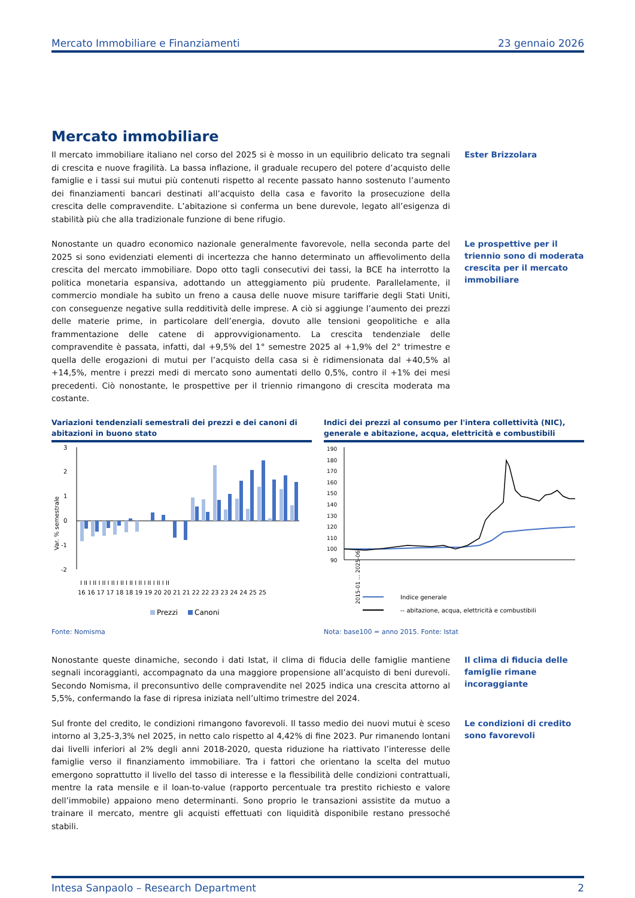Mercato Immobiliare e Finanziamenti 23 gennaio 2026
Mercato immobiliare
Il mercato immobiliare italiano nel corso del 2025 si è mosso in un equilibrio delicato tra segnali di crescita e nuove fragilità. La bassa inflazione, il graduale recupero del potere d’acquisto delle famiglie e i tassi sui mutui più contenuti rispetto al recente passato hanno sostenuto l’aumento dei finanziamenti bancari destinati all’acquisto della casa e favorito la prosecuzione della crescita delle compravendite. L’abitazione si conferma un bene durevole, legato all’esigenza di stabilità più che alla tradizionale funzione di bene rifugio.
Ester Brizzolara
Nonostante un quadro economico nazionale generalmente favorevole, nella seconda parte del 2025 si sono evidenziati elementi di incertezza che hanno determinato un affievolimento della crescita del mercato immobiliare. Dopo otto tagli consecutivi dei tassi, la BCE ha interrotto la politica monetaria espansiva, adottando un atteggiamento più prudente. Parallelamente, il commercio mondiale ha subìto un freno a causa delle nuove misure tariffarie degli Stati Uniti, con conseguenze negative sulla redditività delle imprese. A ciò si aggiunge l’aumento dei prezzi delle materie prime, in particolare dell’energia, dovuto alle tensioni geopolitiche e alla frammentazione delle catene di approvvigionamento. La crescita tendenziale delle compravendite è passata, infatti, dal +9,5% del 1° semestre 2025 al +1,9% del 2° trimestre e quella delle erogazioni di mutui per l’acquisto della casa si è ridimensionata dal +40,5% al +14,5%, mentre i prezzi medi di mercato sono aumentati dello 0,5%, contro il +1% dei mesi precedenti. Ciò nonostante, le prospettive per il triennio rimangono di crescita moderata ma costante.
Le prospettive per il triennio sono di moderata crescita per il mercato immobiliare
Variazioni tendenziali semestrali dei prezzi e dei canoni di abitazioni in buono stato
3
2
1
0
-1
-2
Var. % semestrale
I II I II I II I II I II I II I II I II I II I II
16 16 17 17 18 18 19 19 20 20 21 21 22 22 23 23 24 24 25 25
Prezzi
Canoni
Fonte: Nomisma
Indici dei prezzi al consumo per l'intera collettività (NIC), generale e abitazione, acqua, elettricità e combustibili
190
180
170
160
150
140
130
120
110
100
90
2015-01 ... 2025-06
Indice generale
-- abitazione, acqua, elettricità e combustibili
Nota: base100 = anno 2015. Fonte: Istat
Nonostante queste dinamiche, secondo i dati Istat, il clima di fiducia delle famiglie mantiene segnali incoraggianti, accompagnato da una maggiore propensione all’acquisto di beni durevoli. Secondo Nomisma, il preconsuntivo delle compravendite nel 2025 indica una crescita attorno al 5,5%, confermando la fase di ripresa iniziata nell’ultimo trimestre del 2024.
Il clima di fiducia delle famiglie rimane incoraggiante
Sul fronte del credito, le condizioni rimangono favorevoli. Il tasso medio dei nuovi mutui è sceso intorno al 3,25-3,3% nel 2025, in netto calo rispetto al 4,42% di fine 2023. Pur rimanendo lontani dai livelli inferiori al 2% degli anni 2018-2020, questa riduzione ha riattivato l’interesse delle famiglie verso il finanziamento immobiliare. Tra i fattori che orientano la scelta del mutuo emergono soprattutto il livello del tasso di interesse e la flessibilità delle condizioni contrattuali, mentre la rata mensile e il loan-to-value (rapporto percentuale tra prestito richiesto e valore dell’immobile) appaiono meno determinanti. Sono proprio le transazioni assistite da mutuo a trainare il mercato, mentre gli acquisti effettuati con liquidità disponibile restano pressoché stabili.
Le condizioni di credito sono favorevoli
Intesa Sanpaolo – Research Department 2